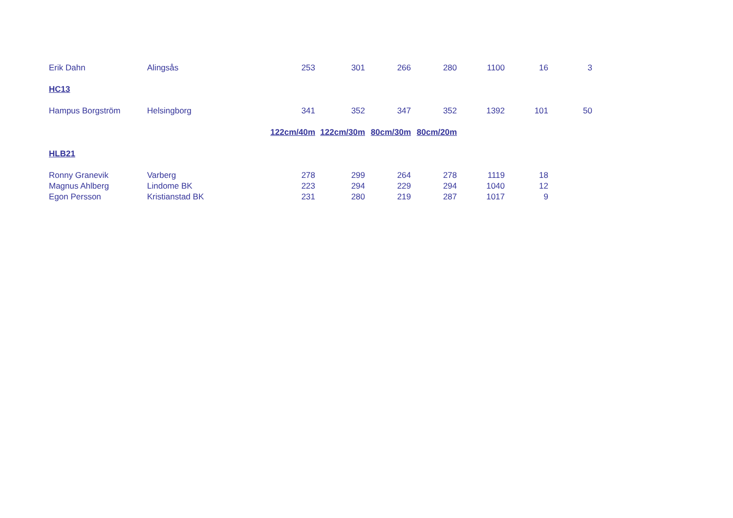| Erik Dahn | Alingsås | 253 | 301 | 266 | 280 | 1100 | 16 | 3 |
| HC13 | | | | | | | | |
| Hampus Borgström | Helsingborg | 341 | 352 | 347 | 352 | 1392 | 101 | 50 |
| | | 122cm/40m | 122cm/30m | 80cm/30m | 80cm/20m | | | |
| HLB21 | | | | | | | | |
| Ronny Granevik | Varberg | 278 | 299 | 264 | 278 | 1119 | 18 | |
| Magnus Ahlberg | Lindome BK | 223 | 294 | 229 | 294 | 1040 | 12 | |
| Egon Persson | Kristianstad BK | 231 | 280 | 219 | 287 | 1017 | 9 | |